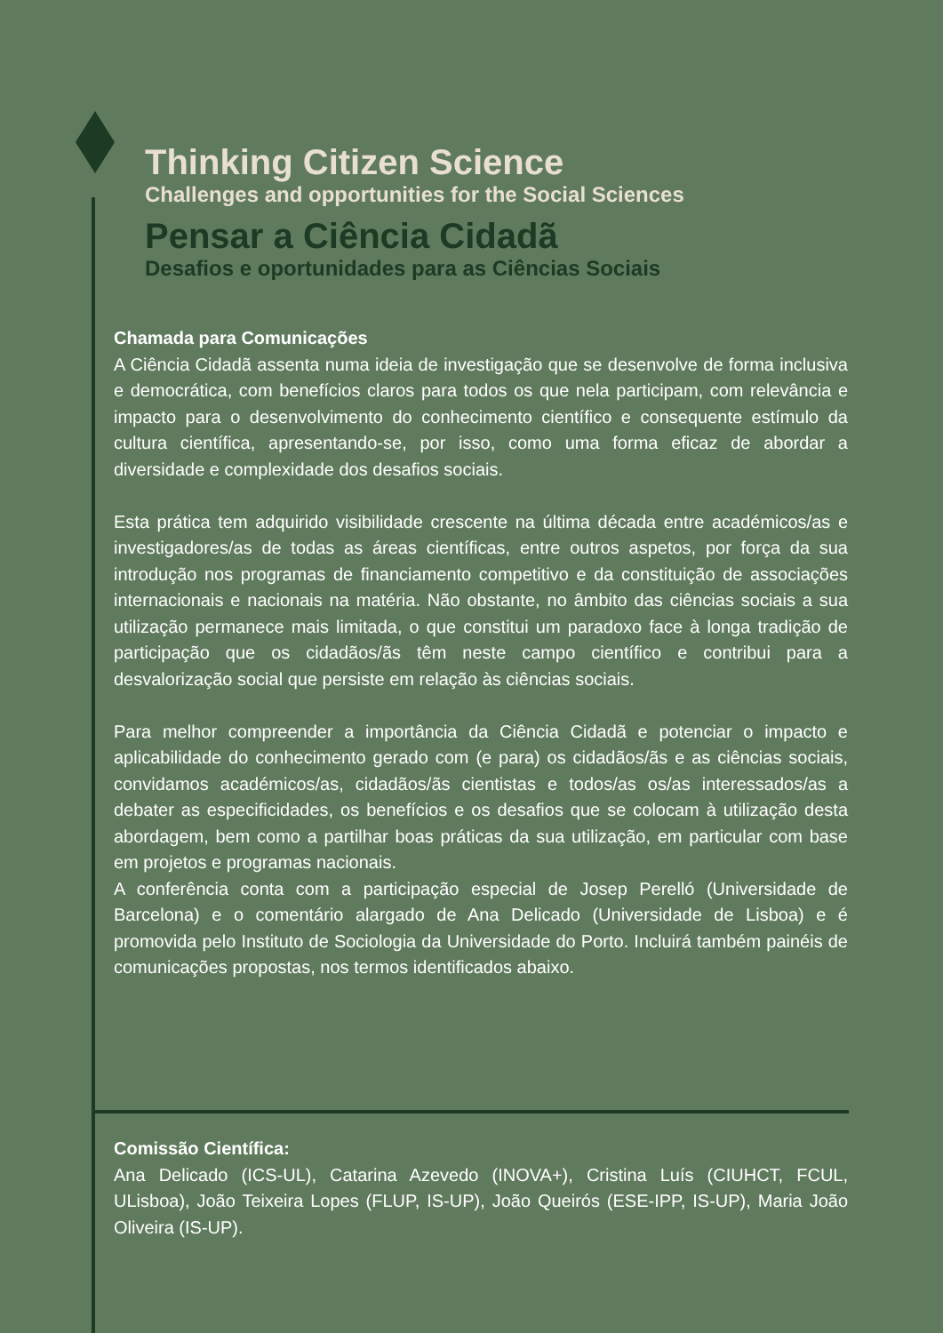Thinking Citizen Science
Challenges and opportunities for the Social Sciences
Pensar a Ciência Cidadã
Desafios e oportunidades para as Ciências Sociais
Chamada para Comunicações
A Ciência Cidadã assenta numa ideia de investigação que se desenvolve de forma inclusiva e democrática, com benefícios claros para todos os que nela participam, com relevância e impacto para o desenvolvimento do conhecimento científico e consequente estímulo da cultura científica, apresentando-se, por isso, como uma forma eficaz de abordar a diversidade e complexidade dos desafios sociais.
Esta prática tem adquirido visibilidade crescente na última década entre académicos/as e investigadores/as de todas as áreas científicas, entre outros aspetos, por força da sua introdução nos programas de financiamento competitivo e da constituição de associações internacionais e nacionais na matéria. Não obstante, no âmbito das ciências sociais a sua utilização permanece mais limitada, o que constitui um paradoxo face à longa tradição de participação que os cidadãos/ãs têm neste campo científico e contribui para a desvalorização social que persiste em relação às ciências sociais.
Para melhor compreender a importância da Ciência Cidadã e potenciar o impacto e aplicabilidade do conhecimento gerado com (e para) os cidadãos/ãs e as ciências sociais, convidamos académicos/as, cidadãos/ãs cientistas e todos/as os/as interessados/as a debater as especificidades, os benefícios e os desafios que se colocam à utilização desta abordagem, bem como a partilhar boas práticas da sua utilização, em particular com base em projetos e programas nacionais.
A conferência conta com a participação especial de Josep Perelló (Universidade de Barcelona) e o comentário alargado de Ana Delicado (Universidade de Lisboa) e é promovida pelo Instituto de Sociologia da Universidade do Porto. Incluirá também painéis de comunicações propostas, nos termos identificados abaixo.
Comissão Científica:
Ana Delicado (ICS-UL), Catarina Azevedo (INOVA+), Cristina Luís (CIUHCT, FCUL, ULisboa), João Teixeira Lopes (FLUP, IS-UP), João Queirós (ESE-IPP, IS-UP), Maria João Oliveira (IS-UP).